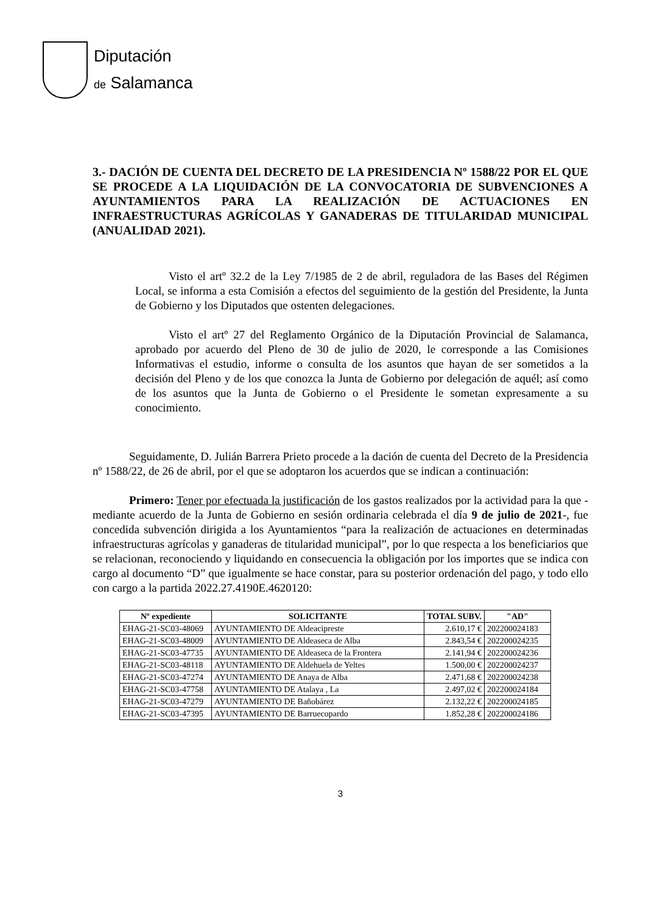Diputación
de Salamanca
3.- DACIÓN DE CUENTA DEL DECRETO DE LA PRESIDENCIA Nº 1588/22 POR EL QUE SE PROCEDE A LA LIQUIDACIÓN DE LA CONVOCATORIA DE SUBVENCIONES A AYUNTAMIENTOS PARA LA REALIZACIÓN DE ACTUACIONES EN INFRAESTRUCTURAS AGRÍCOLAS Y GANADERAS DE TITULARIDAD MUNICIPAL (ANUALIDAD 2021).
Visto el artº 32.2 de la Ley 7/1985 de 2 de abril, reguladora de las Bases del Régimen Local, se informa a esta Comisión a efectos del seguimiento de la gestión del Presidente, la Junta de Gobierno y los Diputados que ostenten delegaciones.
Visto el artº 27 del Reglamento Orgánico de la Diputación Provincial de Salamanca, aprobado por acuerdo del Pleno de 30 de julio de 2020, le corresponde a las Comisiones Informativas el estudio, informe o consulta de los asuntos que hayan de ser sometidos a la decisión del Pleno y de los que conozca la Junta de Gobierno por delegación de aquél; así como de los asuntos que la Junta de Gobierno o el Presidente le sometan expresamente a su conocimiento.
Seguidamente, D. Julián Barrera Prieto procede a la dación de cuenta del Decreto de la Presidencia nº 1588/22, de 26 de abril, por el que se adoptaron los acuerdos que se indican a continuación:
Primero: Tener por efectuada la justificación de los gastos realizados por la actividad para la que -mediante acuerdo de la Junta de Gobierno en sesión ordinaria celebrada el día 9 de julio de 2021-, fue concedida subvención dirigida a los Ayuntamientos “para la realización de actuaciones en determinadas infraestructuras agrícolas y ganaderas de titularidad municipal”, por lo que respecta a los beneficiarios que se relacionan, reconociendo y liquidando en consecuencia la obligación por los importes que se indica con cargo al documento “D” que igualmente se hace constar, para su posterior ordenación del pago, y todo ello con cargo a la partida 2022.27.4190E.4620120:
| Nº expediente | SOLICITANTE | TOTAL SUBV. | "AD" |
| --- | --- | --- | --- |
| EHAG-21-SC03-48069 | AYUNTAMIENTO DE Aldeacipreste | 2.610,17 € | 202200024183 |
| EHAG-21-SC03-48009 | AYUNTAMIENTO DE Aldeaseca de Alba | 2.843,54 € | 202200024235 |
| EHAG-21-SC03-47735 | AYUNTAMIENTO DE Aldeaseca de la Frontera | 2.141,94 € | 202200024236 |
| EHAG-21-SC03-48118 | AYUNTAMIENTO DE Aldehuela de Yeltes | 1.500,00 € | 202200024237 |
| EHAG-21-SC03-47274 | AYUNTAMIENTO DE Anaya de Alba | 2.471,68 € | 202200024238 |
| EHAG-21-SC03-47758 | AYUNTAMIENTO DE Atalaya , La | 2.497,02 € | 202200024184 |
| EHAG-21-SC03-47279 | AYUNTAMIENTO DE Bañobárez | 2.132,22 € | 202200024185 |
| EHAG-21-SC03-47395 | AYUNTAMIENTO DE Barruecopardo | 1.852,28 € | 202200024186 |
3